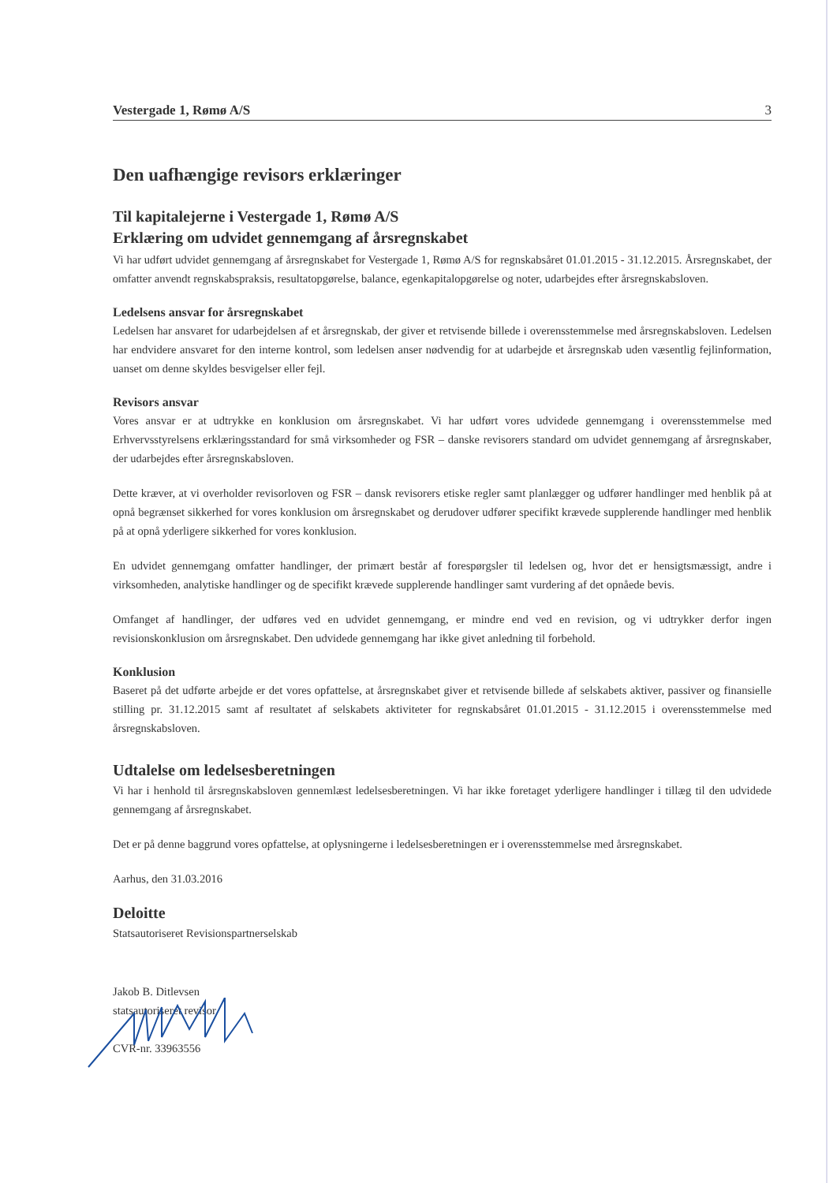Vestergade 1, Rømø A/S 3
Den uafhængige revisors erklæringer
Til kapitalejerne i Vestergade 1, Rømø A/S
Erklæring om udvidet gennemgang af årsregnskabet
Vi har udført udvidet gennemgang af årsregnskabet for Vestergade 1, Rømø A/S for regnskabsåret 01.01.2015 - 31.12.2015. Årsregnskabet, der omfatter anvendt regnskabspraksis, resultatopgørelse, balance, egenkapitalopgørelse og noter, udarbejdes efter årsregnskabsloven.
Ledelsens ansvar for årsregnskabet
Ledelsen har ansvaret for udarbejdelsen af et årsregnskab, der giver et retvisende billede i overensstemmelse med årsregnskabsloven. Ledelsen har endvidere ansvaret for den interne kontrol, som ledelsen anser nødvendig for at udarbejde et årsregnskab uden væsentlig fejlinformation, uanset om denne skyldes besvigelser eller fejl.
Revisors ansvar
Vores ansvar er at udtrykke en konklusion om årsregnskabet. Vi har udført vores udvidede gennemgang i overensstemmelse med Erhvervsstyrelsens erklæringsstandard for små virksomheder og FSR – danske revisorers standard om udvidet gennemgang af årsregnskaber, der udarbejdes efter årsregnskabsloven.
Dette kræver, at vi overholder revisorloven og FSR – dansk revisorers etiske regler samt planlægger og udfører handlinger med henblik på at opnå begrænset sikkerhed for vores konklusion om årsregnskabet og derudover udfører specifikt krævede supplerende handlinger med henblik på at opnå yderligere sikkerhed for vores konklusion.
En udvidet gennemgang omfatter handlinger, der primært består af forespørgsler til ledelsen og, hvor det er hensigtsmæssigt, andre i virksomheden, analytiske handlinger og de specifikt krævede supplerende handlinger samt vurdering af det opnåede bevis.
Omfanget af handlinger, der udføres ved en udvidet gennemgang, er mindre end ved en revision, og vi udtrykker derfor ingen revisionskonklusion om årsregnskabet. Den udvidede gennemgang har ikke givet anledning til forbehold.
Konklusion
Baseret på det udførte arbejde er det vores opfattelse, at årsregnskabet giver et retvisende billede af selskabets aktiver, passiver og finansielle stilling pr. 31.12.2015 samt af resultatet af selskabets aktiviteter for regnskabsåret 01.01.2015 - 31.12.2015 i overensstemmelse med årsregnskabsloven.
Udtalelse om ledelsesberetningen
Vi har i henhold til årsregnskabsloven gennemlæst ledelsesberetningen. Vi har ikke foretaget yderligere handlinger i tillæg til den udvidede gennemgang af årsregnskabet.
Det er på denne baggrund vores opfattelse, at oplysningerne i ledelsesberetningen er i overensstemmelse med årsregnskabet.
Aarhus, den 31.03.2016
Deloitte
Statsautoriseret Revisionspartnerselskab
Jakob B. Ditlevsen
statsautoriseret revisor
CVR-nr. 33963556